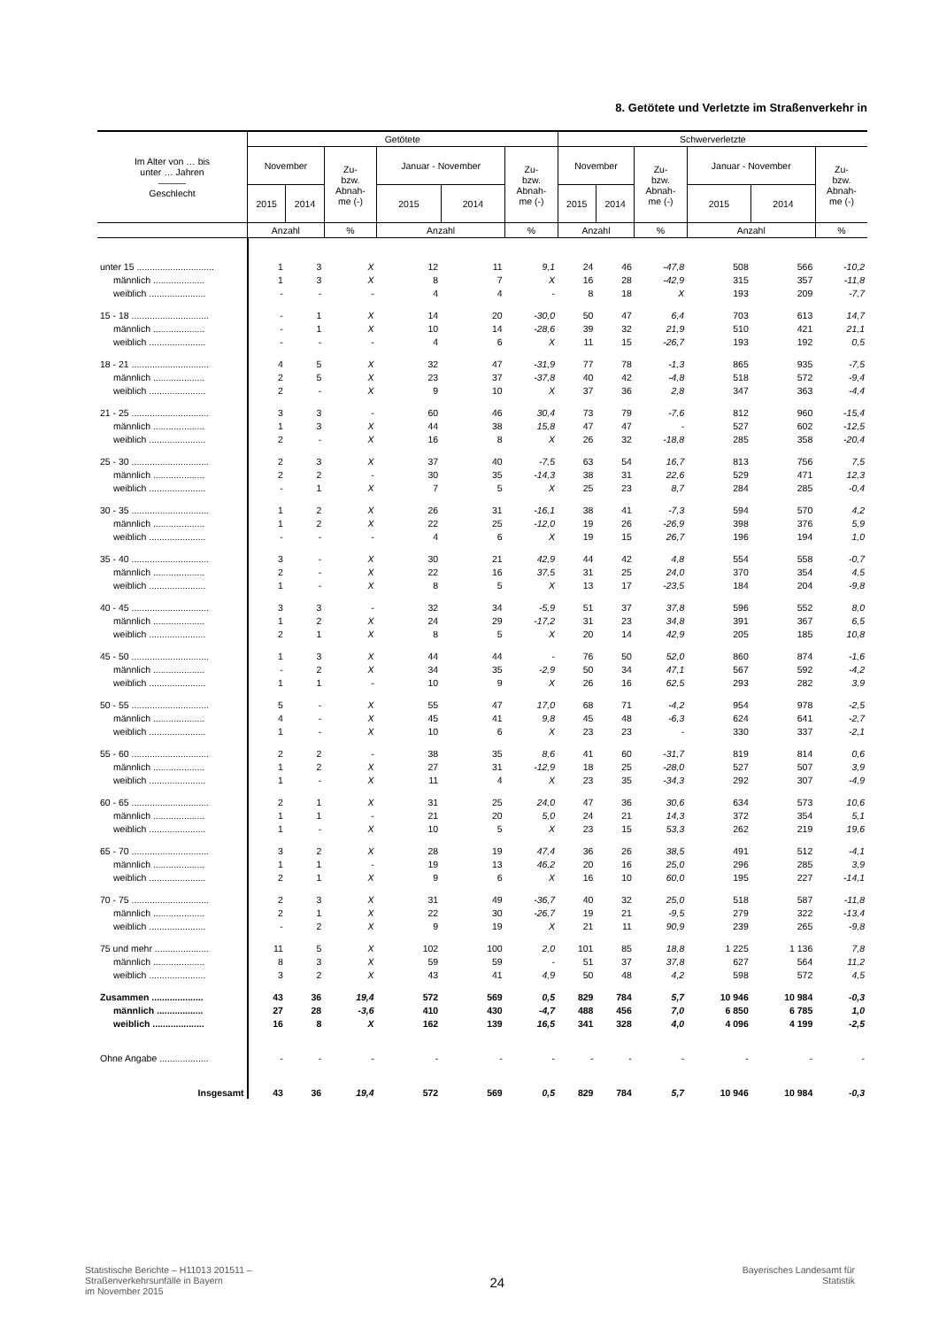8. Getötete und Verletzte im Straßenverkehr in
| Im Alter von … bis unter … Jahren ——— Geschlecht | Getötete | | | | | | Schwerverletzte | | | | | |
| --- | --- | --- | --- | --- | --- | --- | --- | --- | --- | --- | --- | --- |
| | November | | Zu- bzw. Abnah- me (-) | Januar - November | | Zu- bzw. Abnah- me (-) | November | | Zu- bzw. Abnah- me (-) | Januar - November | | Zu- bzw. Abnah- me (-) |
| | 2015 | 2014 | | 2015 | 2014 | | 2015 | 2014 | | 2015 | 2014 | |
| | Anzahl | | % | Anzahl | | % | Anzahl | | % | Anzahl | | % |
| unter 15 .............................. | 1 | 3 | X | 12 | 11 | 9,1 | 24 | 46 | -47,8 | 508 | 566 | -10,2 |
| männlich .................... | 1 | 3 | X | 8 | 7 | X | 16 | 28 | -42,9 | 315 | 357 | -11,8 |
| weiblich ...................... | - | - | - | 4 | 4 | - | 8 | 18 | X | 193 | 209 | -7,7 |
| 15 - 18 .............................. | - | 1 | X | 14 | 20 | -30,0 | 50 | 47 | 6,4 | 703 | 613 | 14,7 |
| männlich .................... | - | 1 | X | 10 | 14 | -28,6 | 39 | 32 | 21,9 | 510 | 421 | 21,1 |
| weiblich ...................... | - | - | - | 4 | 6 | X | 11 | 15 | -26,7 | 193 | 192 | 0,5 |
| 18 - 21 .............................. | 4 | 5 | X | 32 | 47 | -31,9 | 77 | 78 | -1,3 | 865 | 935 | -7,5 |
| männlich .................... | 2 | 5 | X | 23 | 37 | -37,8 | 40 | 42 | -4,8 | 518 | 572 | -9,4 |
| weiblich ...................... | 2 | - | X | 9 | 10 | X | 37 | 36 | 2,8 | 347 | 363 | -4,4 |
| 21 - 25 .............................. | 3 | 3 | - | 60 | 46 | 30,4 | 73 | 79 | -7,6 | 812 | 960 | -15,4 |
| männlich .................... | 1 | 3 | X | 44 | 38 | 15,8 | 47 | 47 | - | 527 | 602 | -12,5 |
| weiblich ...................... | 2 | - | X | 16 | 8 | X | 26 | 32 | -18,8 | 285 | 358 | -20,4 |
| 25 - 30 .............................. | 2 | 3 | X | 37 | 40 | -7,5 | 63 | 54 | 16,7 | 813 | 756 | 7,5 |
| männlich .................... | 2 | 2 | - | 30 | 35 | -14,3 | 38 | 31 | 22,6 | 529 | 471 | 12,3 |
| weiblich ...................... | - | 1 | X | 7 | 5 | X | 25 | 23 | 8,7 | 284 | 285 | -0,4 |
| 30 - 35 .............................. | 1 | 2 | X | 26 | 31 | -16,1 | 38 | 41 | -7,3 | 594 | 570 | 4,2 |
| männlich .................... | 1 | 2 | X | 22 | 25 | -12,0 | 19 | 26 | -26,9 | 398 | 376 | 5,9 |
| weiblich ...................... | - | - | - | 4 | 6 | X | 19 | 15 | 26,7 | 196 | 194 | 1,0 |
| 35 - 40 .............................. | 3 | - | X | 30 | 21 | 42,9 | 44 | 42 | 4,8 | 554 | 558 | -0,7 |
| männlich .................... | 2 | - | X | 22 | 16 | 37,5 | 31 | 25 | 24,0 | 370 | 354 | 4,5 |
| weiblich ...................... | 1 | - | X | 8 | 5 | X | 13 | 17 | -23,5 | 184 | 204 | -9,8 |
| 40 - 45 .............................. | 3 | 3 | - | 32 | 34 | -5,9 | 51 | 37 | 37,8 | 596 | 552 | 8,0 |
| männlich .................... | 1 | 2 | X | 24 | 29 | -17,2 | 31 | 23 | 34,8 | 391 | 367 | 6,5 |
| weiblich ...................... | 2 | 1 | X | 8 | 5 | X | 20 | 14 | 42,9 | 205 | 185 | 10,8 |
| 45 - 50 .............................. | 1 | 3 | X | 44 | 44 | - | 76 | 50 | 52,0 | 860 | 874 | -1,6 |
| männlich .................... | - | 2 | X | 34 | 35 | -2,9 | 50 | 34 | 47,1 | 567 | 592 | -4,2 |
| weiblich ...................... | 1 | 1 | - | 10 | 9 | X | 26 | 16 | 62,5 | 293 | 282 | 3,9 |
| 50 - 55 .............................. | 5 | - | X | 55 | 47 | 17,0 | 68 | 71 | -4,2 | 954 | 978 | -2,5 |
| männlich .................... | 4 | - | X | 45 | 41 | 9,8 | 45 | 48 | -6,3 | 624 | 641 | -2,7 |
| weiblich ...................... | 1 | - | X | 10 | 6 | X | 23 | 23 | - | 330 | 337 | -2,1 |
| 55 - 60 .............................. | 2 | 2 | - | 38 | 35 | 8,6 | 41 | 60 | -31,7 | 819 | 814 | 0,6 |
| männlich .................... | 1 | 2 | X | 27 | 31 | -12,9 | 18 | 25 | -28,0 | 527 | 507 | 3,9 |
| weiblich ...................... | 1 | - | X | 11 | 4 | X | 23 | 35 | -34,3 | 292 | 307 | -4,9 |
| 60 - 65 .............................. | 2 | 1 | X | 31 | 25 | 24,0 | 47 | 36 | 30,6 | 634 | 573 | 10,6 |
| männlich .................... | 1 | 1 | - | 21 | 20 | 5,0 | 24 | 21 | 14,3 | 372 | 354 | 5,1 |
| weiblich ...................... | 1 | - | X | 10 | 5 | X | 23 | 15 | 53,3 | 262 | 219 | 19,6 |
| 65 - 70 .............................. | 3 | 2 | X | 28 | 19 | 47,4 | 36 | 26 | 38,5 | 491 | 512 | -4,1 |
| männlich .................... | 1 | 1 | - | 19 | 13 | 46,2 | 20 | 16 | 25,0 | 296 | 285 | 3,9 |
| weiblich ...................... | 2 | 1 | X | 9 | 6 | X | 16 | 10 | 60,0 | 195 | 227 | -14,1 |
| 70 - 75 .............................. | 2 | 3 | X | 31 | 49 | -36,7 | 40 | 32 | 25,0 | 518 | 587 | -11,8 |
| männlich .................... | 2 | 1 | X | 22 | 30 | -26,7 | 19 | 21 | -9,5 | 279 | 322 | -13,4 |
| weiblich ...................... | - | 2 | X | 9 | 19 | X | 21 | 11 | 90,9 | 239 | 265 | -9,8 |
| 75 und mehr ..................... | 11 | 5 | X | 102 | 100 | 2,0 | 101 | 85 | 18,8 | 1 225 | 1 136 | 7,8 |
| männlich .................... | 8 | 3 | X | 59 | 59 | - | 51 | 37 | 37,8 | 627 | 564 | 11,2 |
| weiblich ...................... | 3 | 2 | X | 43 | 41 | 4,9 | 50 | 48 | 4,2 | 598 | 572 | 4,5 |
| Zusammen .................... | 43 | 36 | 19,4 | 572 | 569 | 0,5 | 829 | 784 | 5,7 | 10 946 | 10 984 | -0,3 |
| männlich .................. | 27 | 28 | -3,6 | 410 | 430 | -4,7 | 488 | 456 | 7,0 | 6 850 | 6 785 | 1,0 |
| weiblich .................... | 16 | 8 | X | 162 | 139 | 16,5 | 341 | 328 | 4,0 | 4 096 | 4 199 | -2,5 |
| Ohne Angabe ................... | - | - | - | - | - | - | - | - | - | - | - | - |
| Insgesamt | 43 | 36 | 19,4 | 572 | 569 | 0,5 | 829 | 784 | 5,7 | 10 946 | 10 984 | -0,3 |
Statistische Berichte – H11013 201511 –
Straßenverkehrsunfälle in Bayern
im November 2015
24
Bayerisches Landesamt für
Statistik